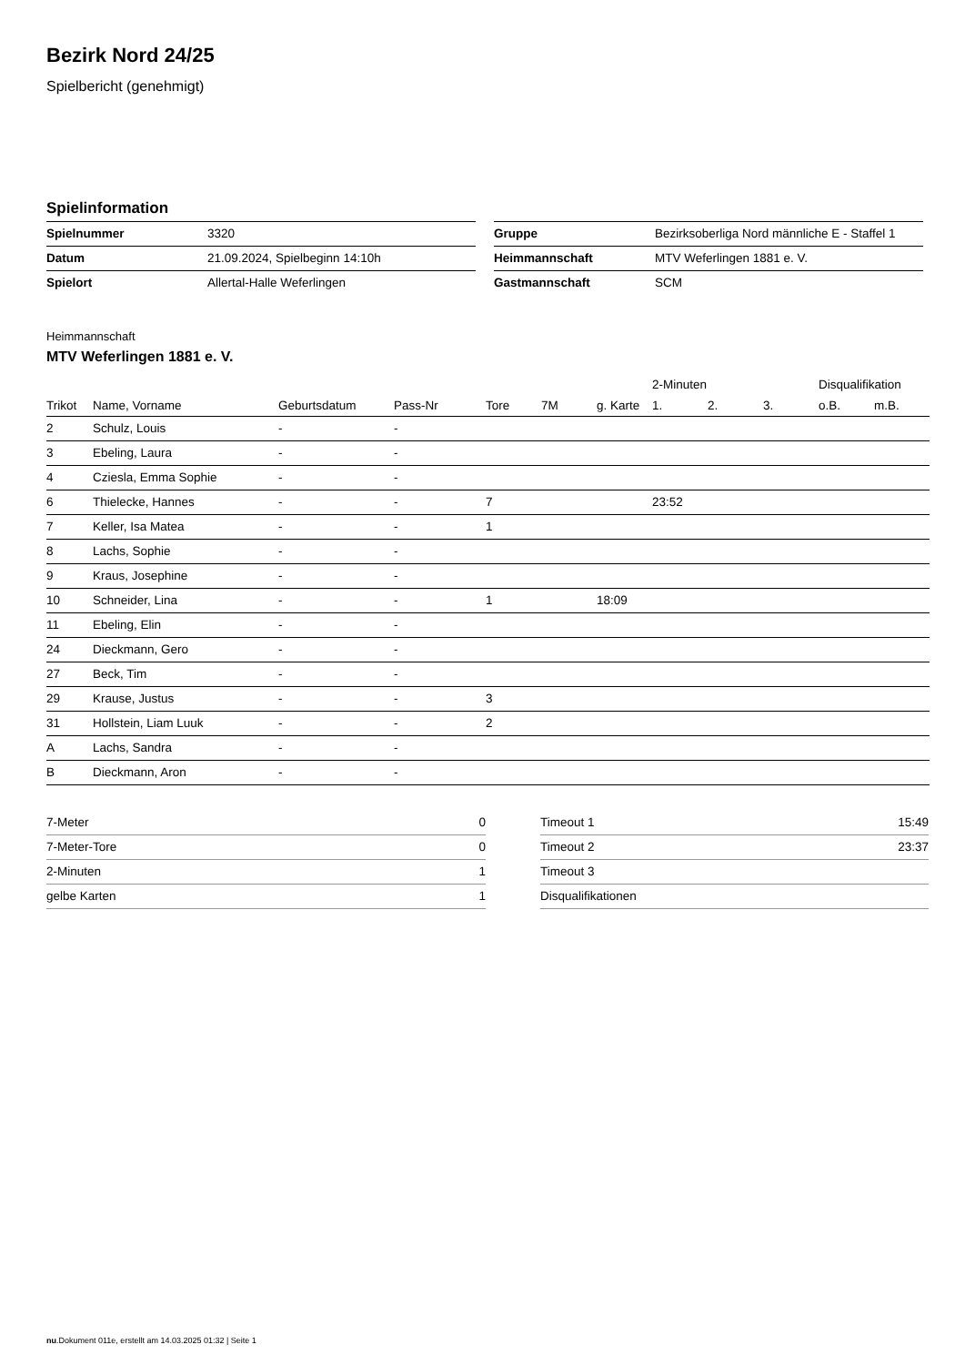Bezirk Nord 24/25
Spielbericht (genehmigt)
Spielinformation
| Spielnummer | 3320 |
| Datum | 21.09.2024, Spielbeginn 14:10h |
| Spielort | Allertal-Halle Weferlingen |
| Gruppe | Bezirksoberliga Nord männliche E - Staffel 1 |
| Heimmannschaft | MTV Weferlingen 1881 e. V. |
| Gastmannschaft | SCM |
Heimmannschaft
MTV Weferlingen 1881 e. V.
| | | | | | | | 2-Minuten | | | Disqualifikation | |
| --- | --- | --- | --- | --- | --- | --- | --- | --- | --- | --- | --- |
| Trikot | Name, Vorname | Geburtsdatum | Pass-Nr | Tore | 7M | g. Karte | 1. | 2. | 3. | o.B. | m.B. |
| 2 | Schulz, Louis | - | - | | | | | | | | |
| 3 | Ebeling, Laura | - | - | | | | | | | | |
| 4 | Cziesla, Emma Sophie | - | - | | | | | | | | |
| 6 | Thielecke, Hannes | - | - | 7 | | | 23:52 | | | | |
| 7 | Keller, Isa Matea | - | - | 1 | | | | | | | |
| 8 | Lachs, Sophie | - | - | | | | | | | | |
| 9 | Kraus, Josephine | - | - | | | | | | | | |
| 10 | Schneider, Lina | - | - | 1 | | 18:09 | | | | | |
| 11 | Ebeling, Elin | - | - | | | | | | | | |
| 24 | Dieckmann, Gero | - | - | | | | | | | | |
| 27 | Beck, Tim | - | - | | | | | | | | |
| 29 | Krause, Justus | - | - | 3 | | | | | | | |
| 31 | Hollstein, Liam Luuk | - | - | 2 | | | | | | | |
| A | Lachs, Sandra | - | - | | | | | | | | |
| B | Dieckmann, Aron | - | - | | | | | | | | |
| 7-Meter | 0 |
| 7-Meter-Tore | 0 |
| 2-Minuten | 1 |
| gelbe Karten | 1 |
| Timeout 1 | 15:49 |
| Timeout 2 | 23:37 |
| Timeout 3 | |
| Disqualifikationen | |
nu.Dokument 011e, erstellt am 14.03.2025 01:32 | Seite 1